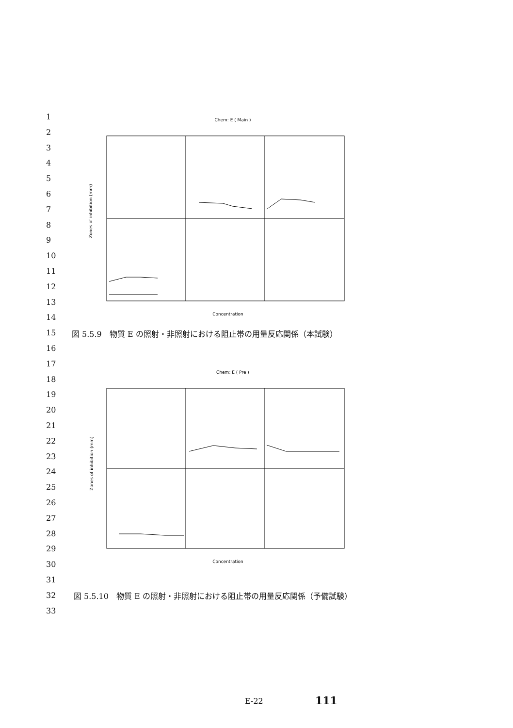1
2
3
4
5
6
7
8
9
10
11
12
13
14
15
16
17
18
19
20
21
22
23
24
25
26
27
28
29
30
31
32
33
Chem: E ( Main )
Concentration
Zones of inhibition (mm)
図 5.5.9　物質 E の照射・非照射における阻止帯の用量反応関係（本試験）
Chem: E ( Pre )
Concentration
Zones of inhibition (mm)
図 5.5.10　物質 E の照射・非照射における阻止帯の用量反応関係（予備試験）
E-22 111